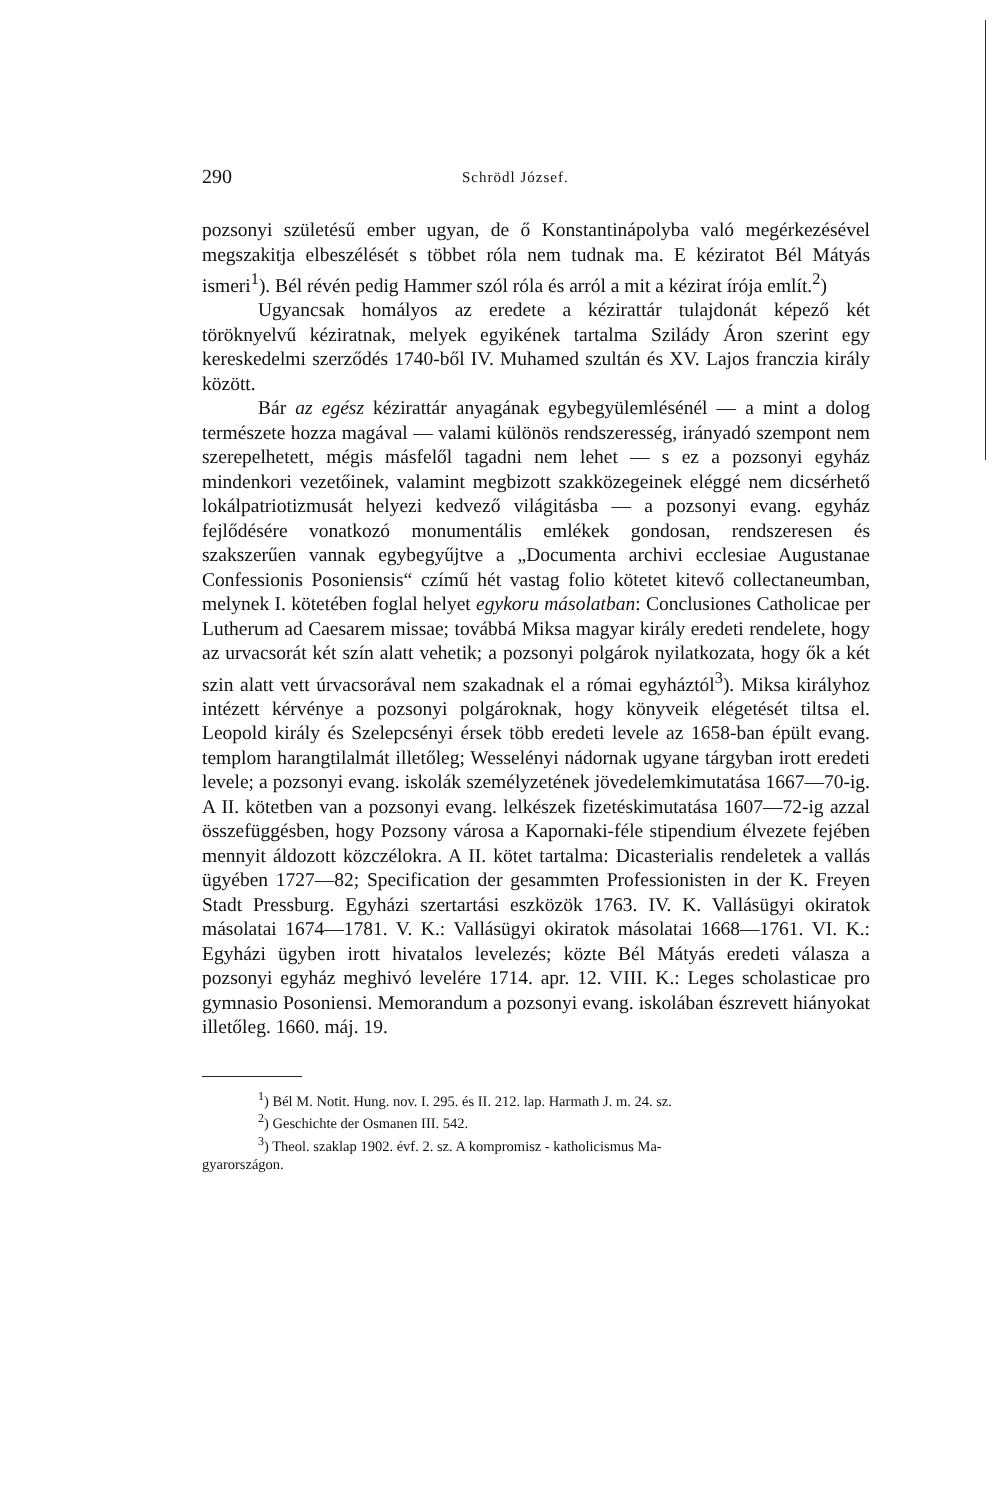290 Schrödl József.
pozsonyi születésű ember ugyan, de ő Konstantinápolyba való megérkezésével megszakitja elbeszélését s többet róla nem tudnak ma. E kéziratot Bél Mátyás ismeri<sup>1</sup>). Bél révén pedig Hammer szól róla és arról a mit a kézirat írója említ.<sup>2</sup>)
Ugyancsak homályos az eredete a kézirattár tulajdonát képező két töröknyelvű kéziratnak, melyek egyikének tartalma Szilády Áron szerint egy kereskedelmi szerződés 1740-ből IV. Muhamed szultán és XV. Lajos franczia király között.
Bár az egész kézirattár anyagának egybegyülemlésénél — a mint a dolog természete hozza magával — valami különös rendszeresség, irányadó szempont nem szerepelhetett, mégis másfelől tagadni nem lehet — s ez a pozsonyi egyház mindenkori vezetőinek, valamint megbizott szakközegeinek eléggé nem dicsérhető lokálpatriotizmusát helyezi kedvező világitásba — a pozsonyi evang. egyház fejlődésére vonatkozó monumentális emlékek gondosan, rendszeresen és szakszerűen vannak egybegyűjtve a „Documenta archivi ecclesiae Augustanae Confessionis Posoniensis“ czímű hét vastag folio kötetet kitevő collectaneumban, melynek I. kötetében foglal helyet egykoru másolatban: Conclusiones Catholicae per Lutherum ad Caesarem missae; továbbá Miksa magyar király eredeti rendelete, hogy az urvacsorát két szín alatt vehetik; a pozsonyi polgárok nyilatkozata, hogy ők a két szin alatt vett úrvacsorával nem szakadnak el a római egyháztól<sup>3</sup>). Miksa királyhoz intézett kérvénye a pozsonyi polgároknak, hogy könyveik elégetését tiltsa el. Leopold király és Szelepcsényi érsek több eredeti levele az 1658-ban épült evang. templom harangtilalmát illetőleg; Wesselényi nádornak ugyane tárgyban irott eredeti levele; a pozsonyi evang. iskolák személyzetének jövedelemkimutatása 1667—70-ig. A II. kötetben van a pozsonyi evang. lelkészek fizetéskimutatása 1607—72-ig azzal összefüggésben, hogy Pozsony városa a Kapornaki-féle stipendium élvezete fejében mennyit áldozott közczélokra. A II. kötet tartalma: Dicasterialis rendeletek a vallás ügyében 1727—82; Specification der gesammten Professionisten in der K. Freyen Stadt Pressburg. Egyházi szertartási eszközök 1763. IV. K. Vallásügyi okiratok másolatai 1674—1781. V. K.: Vallásügyi okiratok másolatai 1668—1761. VI. K.: Egyházi ügyben irott hivatalos levelezés; közte Bél Mátyás eredeti válasza a pozsonyi egyház meghivó levelére 1714. apr. 12. VIII. K.: Leges scholasticae pro gymnasio Posoniensi. Memorandum a pozsonyi evang. iskolában észrevett hiányokat illetőleg. 1660. máj. 19.
<sup>1</sup>) Bél M. Notit. Hung. nov. I. 295. és II. 212. lap. Harmath J. m. 24. sz.
<sup>2</sup>) Geschichte der Osmanen III. 542.
<sup>3</sup>) Theol. szaklap 1902. évf. 2. sz. A kompromisz - katholicismus Ma-
gyarországon.